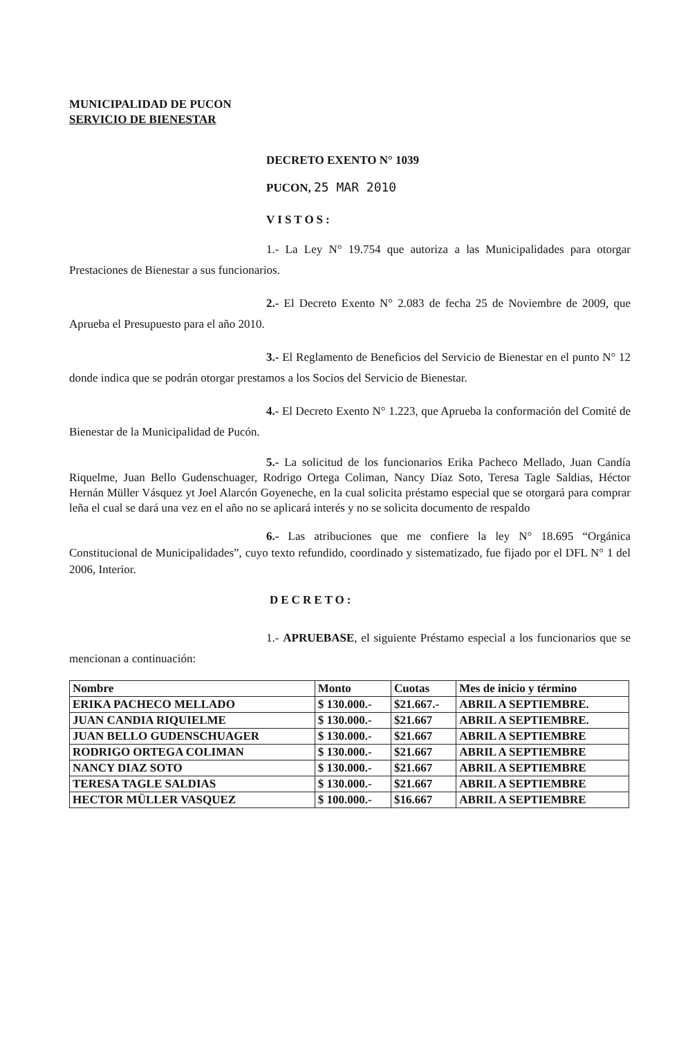MUNICIPALIDAD DE PUCON
SERVICIO DE BIENESTAR
DECRETO EXENTO N° 1039
PUCON, 25 MAR 2010
VISTOS:
1.- La Ley N° 19.754 que autoriza a las Municipalidades para otorgar Prestaciones de Bienestar a sus funcionarios.
2.- El Decreto Exento N° 2.083 de fecha 25 de Noviembre de 2009, que Aprueba el Presupuesto para el año 2010.
3.- El Reglamento de Beneficios del Servicio de Bienestar en el punto N° 12 donde indica que se podrán otorgar prestamos a los Socios del Servicio de Bienestar.
4.- El Decreto Exento N° 1.223, que Aprueba la conformación del Comité de Bienestar de la Municipalidad de Pucón.
5.- La solicitud de los funcionarios Erika Pacheco Mellado, Juan Candía Riquelme, Juan Bello Gudenschuager, Rodrigo Ortega Coliman, Nancy Díaz Soto, Teresa Tagle Saldias, Héctor Hernán Müller Vásquez yt Joel Alarcón Goyeneche, en la cual solicita préstamo especial que se otorgará para comprar leña el cual se dará una vez en el año no se aplicará interés y no se solicita documento de respaldo
6.- Las atribuciones que me confiere la ley N° 18.695 “Orgánica Constitucional de Municipalidades”, cuyo texto refundido, coordinado y sistematizado, fue fijado por el DFL N° 1 del 2006, Interior.
DECRETO:
1.- APRUEBASE, el siguiente Préstamo especial a los funcionarios que se mencionan a continuación:
| Nombre | Monto | Cuotas | Mes de inicio y término |
| --- | --- | --- | --- |
| ERIKA PACHECO MELLADO | $ 130.000.- | $21.667.- | ABRIL A SEPTIEMBRE. |
| JUAN CANDIA RIQUIELME | $ 130.000.- | $21.667 | ABRIL A SEPTIEMBRE. |
| JUAN BELLO GUDENSCHUAGER | $ 130.000.- | $21.667 | ABRIL A SEPTIEMBRE |
| RODRIGO ORTEGA COLIMAN | $ 130.000.- | $21.667 | ABRIL A SEPTIEMBRE |
| NANCY DIAZ SOTO | $ 130.000.- | $21.667 | ABRIL A SEPTIEMBRE |
| TERESA TAGLE SALDIAS | $ 130.000.- | $21.667 | ABRIL A SEPTIEMBRE |
| HECTOR MÜLLER VASQUEZ | $ 100.000.- | $16.667 | ABRIL A SEPTIEMBRE |